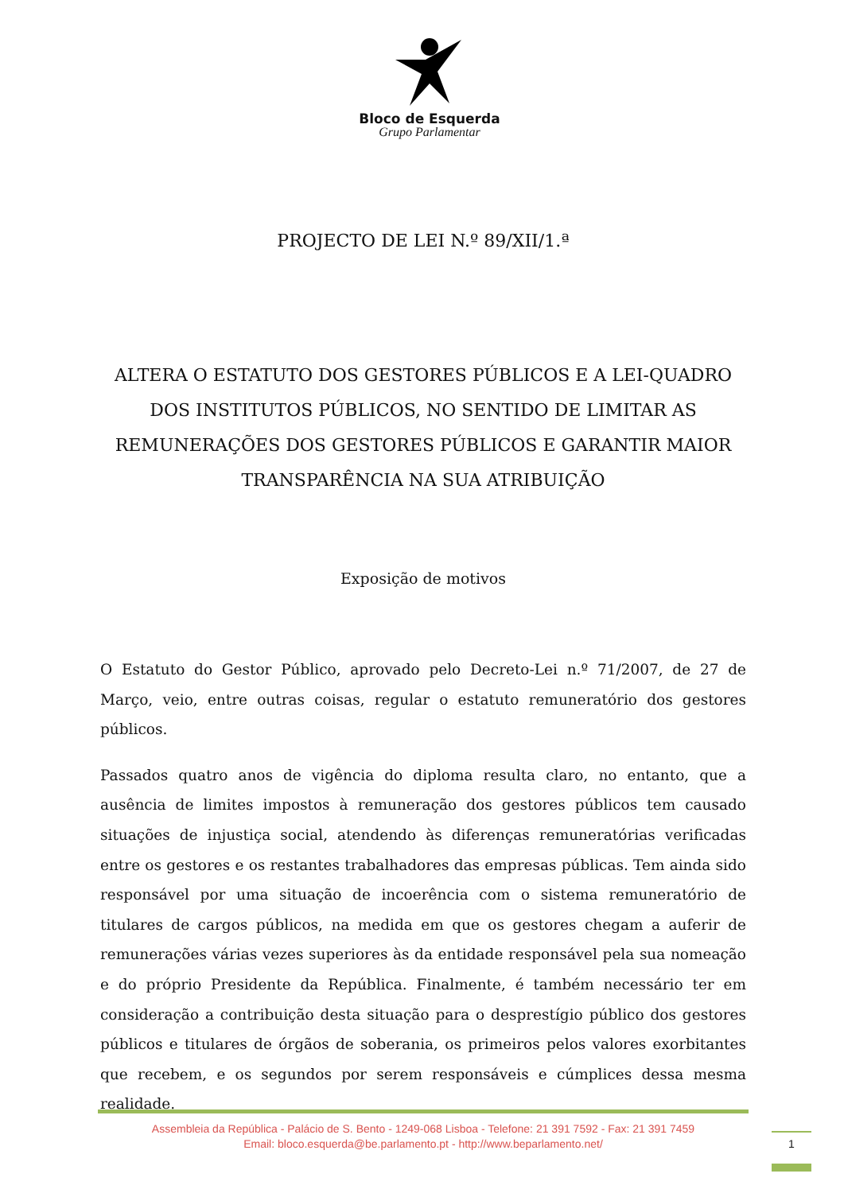Bloco de Esquerda
Grupo Parlamentar
PROJECTO DE LEI N.º 89/XII/1.ª
ALTERA O ESTATUTO DOS GESTORES PÚBLICOS E A LEI-QUADRO DOS INSTITUTOS PÚBLICOS, NO SENTIDO DE LIMITAR AS REMUNERAÇÕES DOS GESTORES PÚBLICOS E GARANTIR MAIOR TRANSPARÊNCIA NA SUA ATRIBUIÇÃO
Exposição de motivos
O Estatuto do Gestor Público, aprovado pelo Decreto-Lei n.º 71/2007, de 27 de Março, veio, entre outras coisas, regular o estatuto remuneratório dos gestores públicos.
Passados quatro anos de vigência do diploma resulta claro, no entanto, que a ausência de limites impostos à remuneração dos gestores públicos tem causado situações de injustiça social, atendendo às diferenças remuneratórias verificadas entre os gestores e os restantes trabalhadores das empresas públicas. Tem ainda sido responsável por uma situação de incoerência com o sistema remuneratório de titulares de cargos públicos, na medida em que os gestores chegam a auferir de remunerações várias vezes superiores às da entidade responsável pela sua nomeação e do próprio Presidente da República. Finalmente, é também necessário ter em consideração a contribuição desta situação para o desprestígio público dos gestores públicos e titulares de órgãos de soberania, os primeiros pelos valores exorbitantes que recebem, e os segundos por serem responsáveis e cúmplices dessa mesma realidade.
Assembleia da República - Palácio de S. Bento - 1249-068 Lisboa - Telefone: 21 391 7592 - Fax: 21 391 7459
Email: bloco.esquerda@be.parlamento.pt - http://www.beparlamento.net/
1